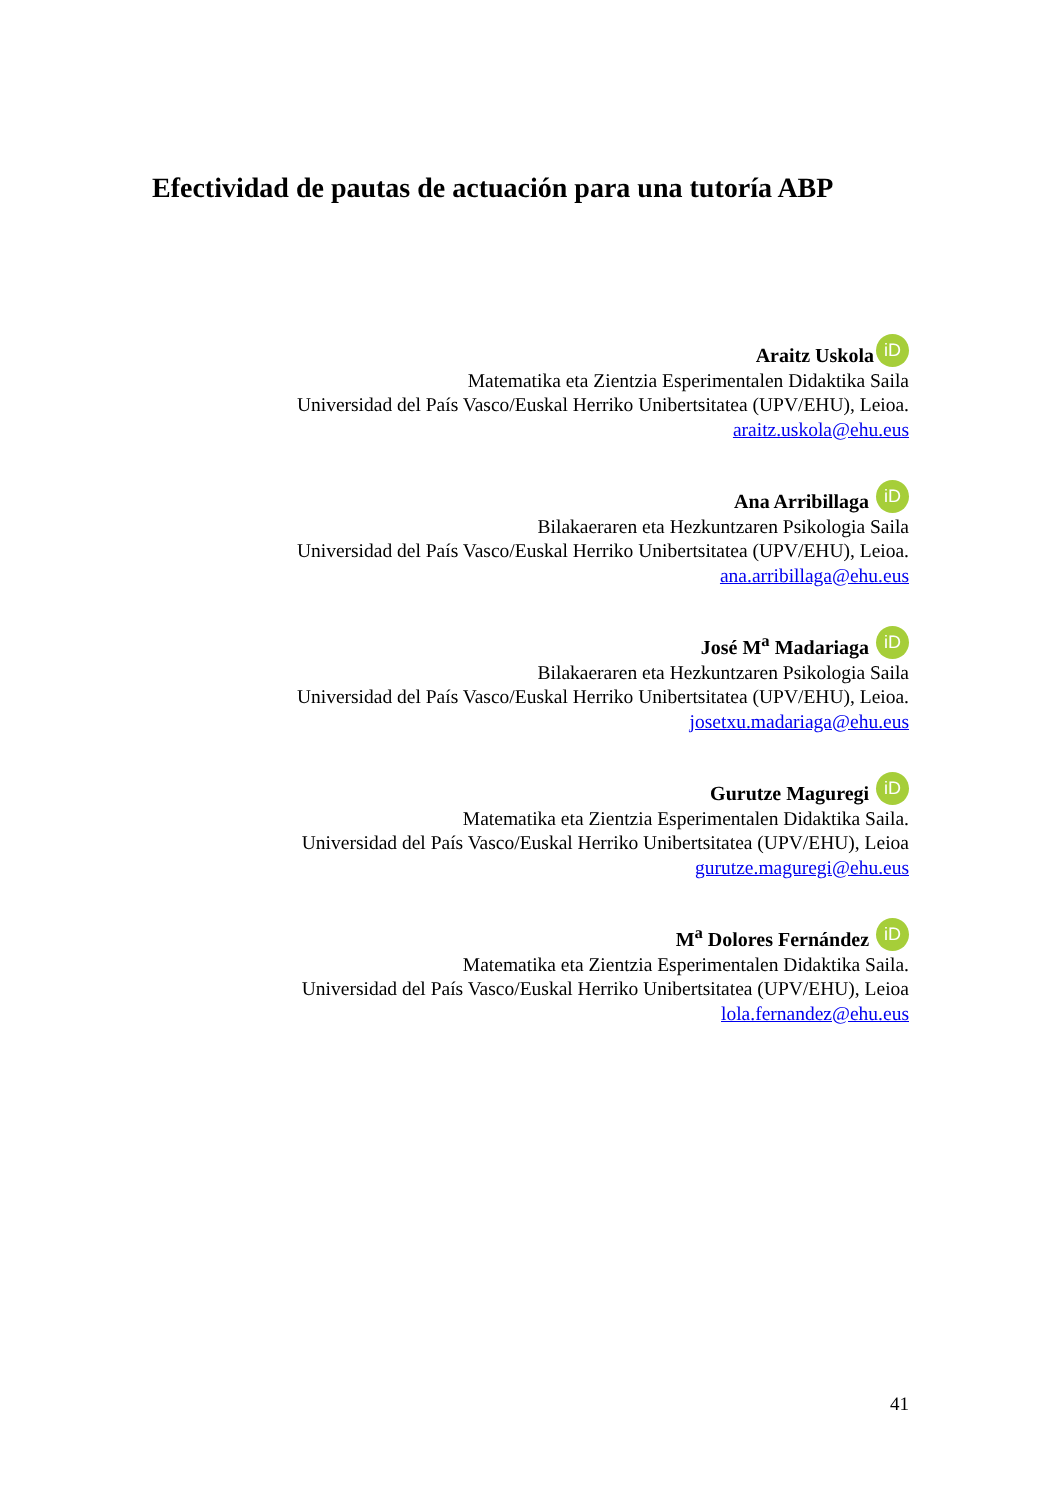Efectividad de pautas de actuación para una tutoría ABP
Araitz Uskola iD
Matematika eta Zientzia Esperimentalen Didaktika Saila
Universidad del País Vasco/Euskal Herriko Unibertsitatea (UPV/EHU), Leioa.
araitz.uskola@ehu.eus
Ana Arribillaga iD
Bilakaeraren eta Hezkuntzaren Psikologia Saila
Universidad del País Vasco/Euskal Herriko Unibertsitatea (UPV/EHU), Leioa.
ana.arribillaga@ehu.eus
José M<sup>a</sup> Madariaga iD
Bilakaeraren eta Hezkuntzaren Psikologia Saila
Universidad del País Vasco/Euskal Herriko Unibertsitatea (UPV/EHU), Leioa.
josetxu.madariaga@ehu.eus
Gurutze Maguregi iD
Matematika eta Zientzia Esperimentalen Didaktika Saila.
Universidad del País Vasco/Euskal Herriko Unibertsitatea (UPV/EHU), Leioa
gurutze.maguregi@ehu.eus
M<sup>a</sup> Dolores Fernández iD
Matematika eta Zientzia Esperimentalen Didaktika Saila.
Universidad del País Vasco/Euskal Herriko Unibertsitatea (UPV/EHU), Leioa
lola.fernandez@ehu.eus
41